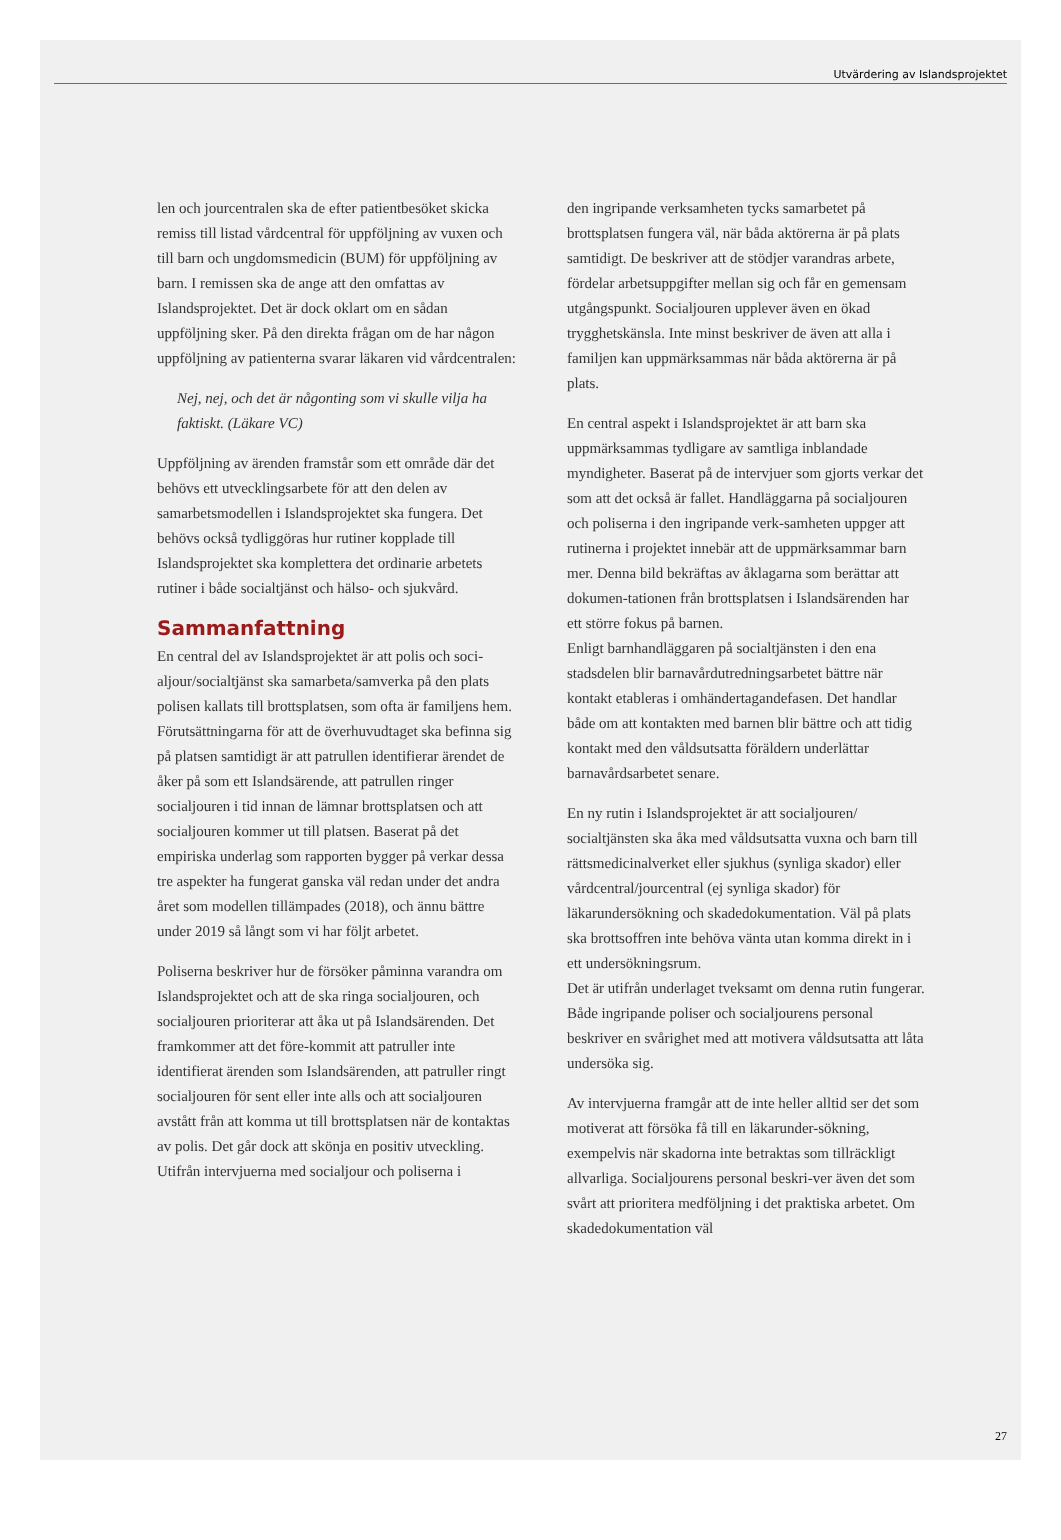Utvärdering av Islandsprojektet
len och jourcentralen ska de efter patientbesöket skicka remiss till listad vårdcentral för uppföljning av vuxen och till barn och ungdomsmedicin (BUM) för uppföljning av barn. I remissen ska de ange att den omfattas av Islandsprojektet. Det är dock oklart om en sådan uppföljning sker. På den direkta frågan om de har någon uppföljning av patienterna svarar läkaren vid vårdcentralen:
Nej, nej, och det är någonting som vi skulle vilja ha faktiskt. (Läkare VC)
Uppföljning av ärenden framstår som ett område där det behövs ett utvecklingsarbete för att den delen av samarbetsmodellen i Islandsprojektet ska fungera. Det behövs också tydliggöras hur rutiner kopplade till Islandsprojektet ska komplettera det ordinarie arbetets rutiner i både socialtjänst och hälso- och sjukvård.
Sammanfattning
En central del av Islandsprojektet är att polis och soci-aljour/socialtjänst ska samarbeta/samverka på den plats polisen kallats till brottsplatsen, som ofta är familjens hem. Förutsättningarna för att de överhuvudtaget ska befinna sig på platsen samtidigt är att patrullen identifierar ärendet de åker på som ett Islandsärende, att patrullen ringer socialjouren i tid innan de lämnar brottsplatsen och att socialjouren kommer ut till platsen. Baserat på det empiriska underlag som rapporten bygger på verkar dessa tre aspekter ha fungerat ganska väl redan under det andra året som modellen tillämpades (2018), och ännu bättre under 2019 så långt som vi har följt arbetet.
Poliserna beskriver hur de försöker påminna varandra om Islandsprojektet och att de ska ringa socialjouren, och socialjouren prioriterar att åka ut på Islandsärenden. Det framkommer att det före-kommit att patruller inte identifierat ärenden som Islandsärenden, att patruller ringt socialjouren för sent eller inte alls och att socialjouren avstått från att komma ut till brottsplatsen när de kontaktas av polis. Det går dock att skönja en positiv utveckling. Utifrån intervjuerna med socialjour och poliserna i
den ingripande verksamheten tycks samarbetet på brottsplatsen fungera väl, när båda aktörerna är på plats samtidigt. De beskriver att de stödjer varandras arbete, fördelar arbetsuppgifter mellan sig och får en gemensam utgångspunkt. Socialjouren upplever även en ökad trygghetskänsla. Inte minst beskriver de även att alla i familjen kan uppmärksammas när båda aktörerna är på plats.
En central aspekt i Islandsprojektet är att barn ska uppmärksammas tydligare av samtliga inblandade myndigheter. Baserat på de intervjuer som gjorts verkar det som att det också är fallet. Handläggarna på socialjouren och poliserna i den ingripande verk-samheten uppger att rutinerna i projektet innebär att de uppmärksammar barn mer. Denna bild bekräftas av åklagarna som berättar att dokumen-tationen från brottsplatsen i Islandsärenden har ett större fokus på barnen.
Enligt barnhandläggaren på socialtjänsten i den ena stadsdelen blir barnavårdutredningsarbetet bättre när kontakt etableras i omhändertagandefasen. Det handlar både om att kontakten med barnen blir bättre och att tidig kontakt med den våldsutsatta föräldern underlättar barnavårdsarbetet senare.
En ny rutin i Islandsprojektet är att socialjouren/ socialtjänsten ska åka med våldsutsatta vuxna och barn till rättsmedicinalverket eller sjukhus (synliga skador) eller vårdcentral/jourcentral (ej synliga skador) för läkarundersökning och skadedokumentation. Väl på plats ska brottsoffren inte behöva vänta utan komma direkt in i ett undersökningsrum.
Det är utifrån underlaget tveksamt om denna rutin fungerar. Både ingripande poliser och socialjourens personal beskriver en svårighet med att motivera våldsutsatta att låta undersöka sig.
Av intervjuerna framgår att de inte heller alltid ser det som motiverat att försöka få till en läkarunder-sökning, exempelvis när skadorna inte betraktas som tillräckligt allvarliga. Socialjourens personal beskri-ver även det som svårt att prioritera medföljning i det praktiska arbetet. Om skadedokumentation väl
27